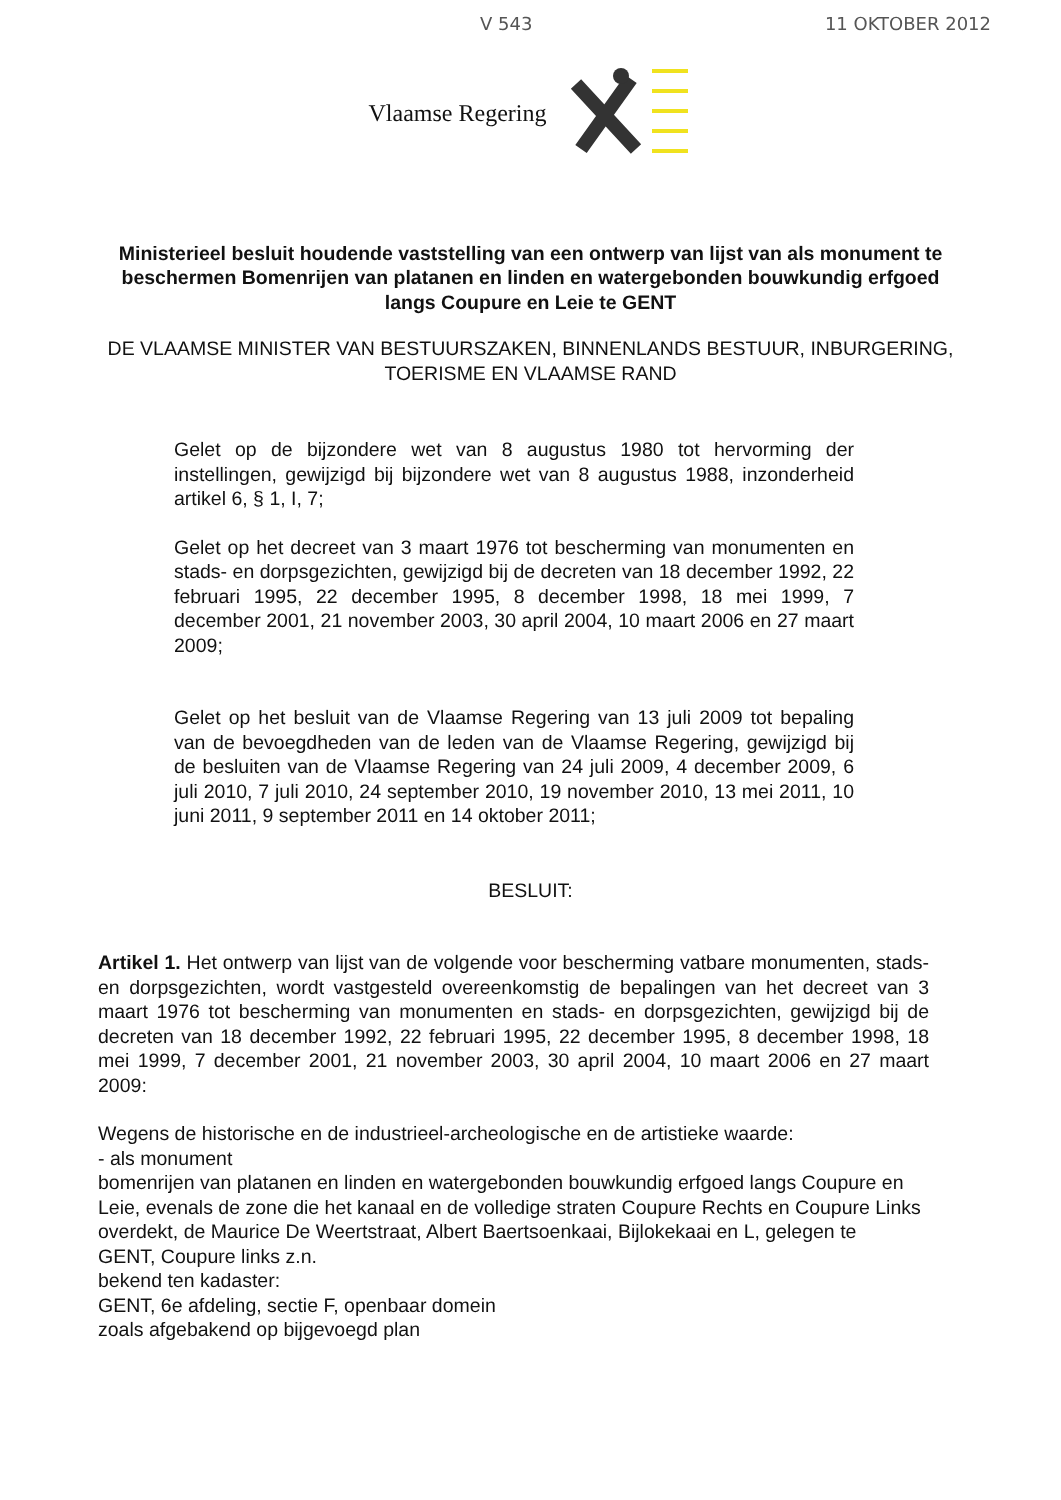V 543 11 OKTOBER 2012
Vlaamse Regering
Ministerieel besluit houdende vaststelling van een ontwerp van lijst van als monument te beschermen Bomenrijen van platanen en linden en watergebonden bouwkundig erfgoed langs Coupure en Leie te GENT
DE VLAAMSE MINISTER VAN BESTUURSZAKEN, BINNENLANDS BESTUUR, INBURGERING, TOERISME EN VLAAMSE RAND
Gelet op de bijzondere wet van 8 augustus 1980 tot hervorming der instellingen, gewijzigd bij bijzondere wet van 8 augustus 1988, inzonderheid artikel 6, § 1, I, 7;
Gelet op het decreet van 3 maart 1976 tot bescherming van monumenten en stads- en dorpsgezichten, gewijzigd bij de decreten van 18 december 1992, 22 februari 1995, 22 december 1995, 8 december 1998, 18 mei 1999, 7 december 2001, 21 november 2003, 30 april 2004, 10 maart 2006 en 27 maart 2009;
Gelet op het besluit van de Vlaamse Regering van 13 juli 2009 tot bepaling van de bevoegdheden van de leden van de Vlaamse Regering, gewijzigd bij de besluiten van de Vlaamse Regering van 24 juli 2009, 4 december 2009, 6 juli 2010, 7 juli 2010, 24 september 2010, 19 november 2010, 13 mei 2011, 10 juni 2011, 9 september 2011 en 14 oktober 2011;
BESLUIT:
Artikel 1. Het ontwerp van lijst van de volgende voor bescherming vatbare monumenten, stads- en dorpsgezichten, wordt vastgesteld overeenkomstig de bepalingen van het decreet van 3 maart 1976 tot bescherming van monumenten en stads- en dorpsgezichten, gewijzigd bij de decreten van 18 december 1992, 22 februari 1995, 22 december 1995, 8 december 1998, 18 mei 1999, 7 december 2001, 21 november 2003, 30 april 2004, 10 maart 2006 en 27 maart 2009:
Wegens de historische en de industrieel-archeologische en de artistieke waarde:
- als monument
bomenrijen van platanen en linden en watergebonden bouwkundig erfgoed langs Coupure en Leie, evenals de zone die het kanaal en de volledige straten Coupure Rechts en Coupure Links overdekt, de Maurice De Weertstraat, Albert Baertsoenkaai, Bijlokekaai en L, gelegen te
GENT, Coupure links z.n.
bekend ten kadaster:
GENT, 6e afdeling, sectie F, openbaar domein
zoals afgebakend op bijgevoegd plan